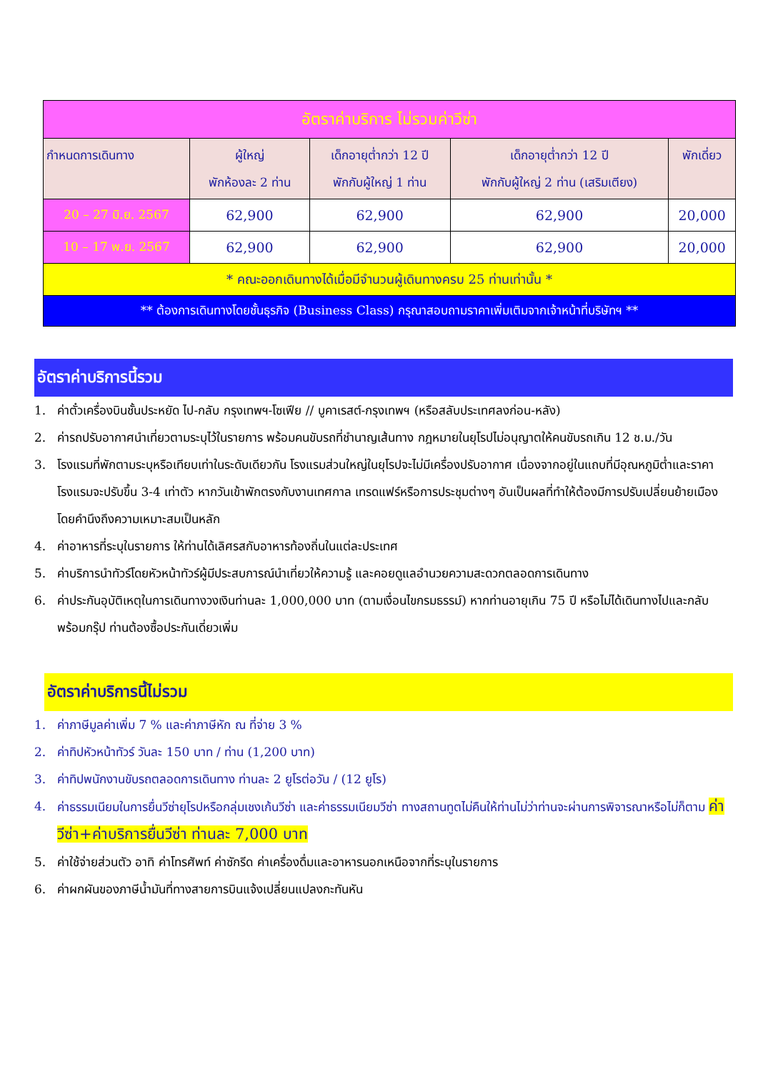| อัตราค่าบริการ ไม่รวมค่าวีซ่า | | | | |
| --- | --- | --- | --- | --- |
| กำหนดการเดินทาง | ผู้ใหญ่ พักห้องละ 2 ท่าน | เด็กอายุต่ำกว่า 12 ปี พักกับผู้ใหญ่ 1 ท่าน | เด็กอายุต่ำกว่า 12 ปี พักกับผู้ใหญ่ 2 ท่าน (เสริมเตียง) | พักเดี่ยว |
| 20 – 27 มิ.ย. 2567 | 62,900 | 62,900 | 62,900 | 20,000 |
| 10 – 17 พ.ย. 2567 | 62,900 | 62,900 | 62,900 | 20,000 |
| * คณะออกเดินทางได้เมื่อมีจำนวนผู้เดินทางครบ 25 ท่านเท่านั้น * | | | | |
| ** ต้องการเดินทางโดยชั้นธุรกิจ (Business Class) กรุณาสอบถามราคาเพิ่มเติมจากเจ้าหน้าที่บริษัทฯ ** | | | | |
อัตราค่าบริการนี้รวม
1. ค่าตั๋วเครื่องบินชั้นประหยัด ไป-กลับ กรุงเทพฯ-โซเฟีย // บูคาเรสต์-กรุงเทพฯ (หรือสลับประเทศลงก่อน-หลัง)
2. ค่ารถปรับอากาศนำเที่ยวตามระบุไว้ในรายการ พร้อมคนขับรถที่ชำนาญเส้นทาง กฎหมายในยุโรปไม่อนุญาตให้คนขับรถเกิน 12 ช.ม./วัน
3. โรงแรมที่พักตามระบุหรือเทียบเท่าในระดับเดียวกัน โรงแรมส่วนใหญ่ในยุโรปจะไม่มีเครื่องปรับอากาศ เนื่องจากอยู่ในแถบที่มีอุณหภูมิต่ำและราคาโรงแรมจะปรับขึ้น 3-4 เท่าตัว หากวันเข้าพักตรงกับงานเทศกาล เทรดแฟร์หรือการประชุมต่างๆ อันเป็นผลที่ทำให้ต้องมีการปรับเปลี่ยนย้ายเมือง โดยคำนึงถึงความเหมาะสมเป็นหลัก
4. ค่าอาหารที่ระบุในรายการ ให้ท่านได้เลิศรสกับอาหารท้องถิ่นในแต่ละประเทศ
5. ค่าบริการนำทัวร์โดยหัวหน้าทัวร์ผู้มีประสบการณ์นำเที่ยวให้ความรู้ และคอยดูแลอำนวยความสะดวกตลอดการเดินทาง
6. ค่าประกันอุบัติเหตุในการเดินทางวงเงินท่านละ 1,000,000 บาท (ตามเงื่อนไขกรมธรรม์) หากท่านอายุเกิน 75 ปี หรือไม่ได้เดินทางไปและกลับพร้อมกรุ๊ป ท่านต้องซื้อประกันเดี่ยวเพิ่ม
อัตราค่าบริการนี้ไม่รวม
1. ค่าภาษีมูลค่าเพิ่ม 7 % และค่าภาษีหัก ณ ที่จ่าย 3 %
2. ค่าทิปหัวหน้าทัวร์ วันละ 150 บาท / ท่าน (1,200 บาท)
3. ค่าทิปพนักงานขับรถตลอดการเดินทาง ท่านละ 2 ยูโรต่อวัน / (12 ยูโร)
4. ค่าธรรมเนียมในการยื่นวีซ่ายุโรปหรือกลุ่มเชงเก้นวีซ่า และค่าธรรมเนียมวีซ่า ทางสถานทูตไม่คืนให้ท่านไม่ว่าท่านจะผ่านการพิจารณาหรือไม่ก็ตาม ค่าวีซ่า+ค่าบริการยื่นวีซ่า ท่านละ 7,000 บาท
5. ค่าใช้จ่ายส่วนตัว อาทิ ค่าโทรศัพท์ ค่าซักรีด ค่าเครื่องดื่มและอาหารนอกเหนือจากที่ระบุในรายการ
6. ค่าผกผันของภาษีน้ำมันที่ทางสายการบินแจ้งเปลี่ยนแปลงกะทันหัน